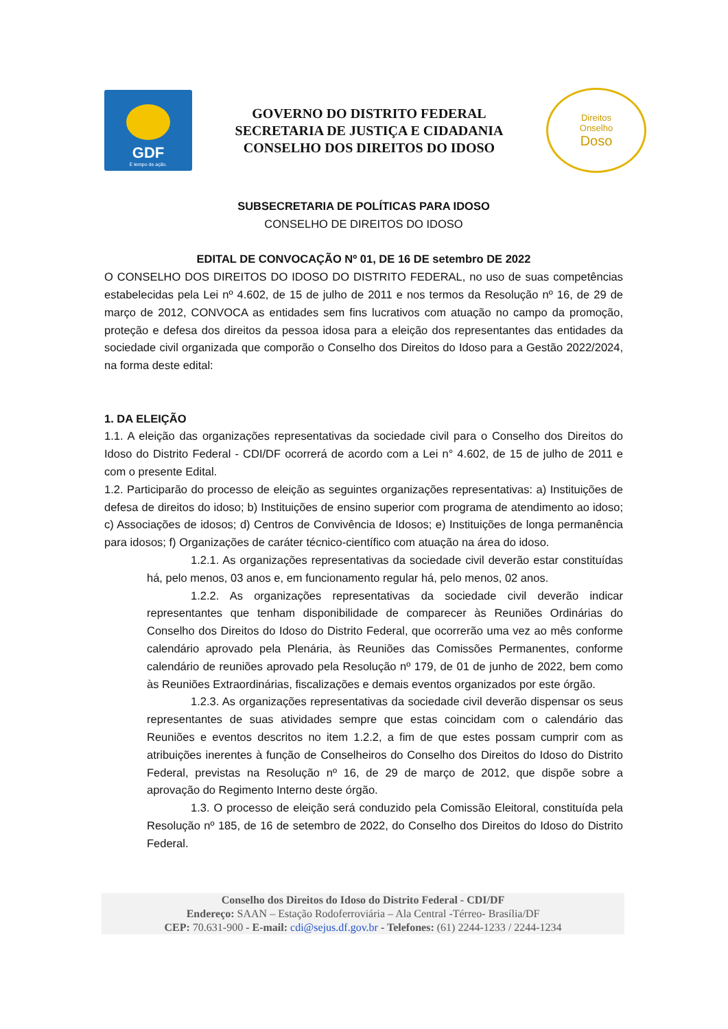GDF
É tempo de ação.
GOVERNO DO DISTRITO FEDERAL
SECRETARIA DE JUSTIÇA E CIDADANIA
CONSELHO DOS DIREITOS DO IDOSO
Direitos
Onselho
Doso
SUBSECRETARIA DE POLÍTICAS PARA IDOSO
CONSELHO DE DIREITOS DO IDOSO
EDITAL DE CONVOCAÇÃO Nº 01, DE 16 DE setembro DE 2022
O CONSELHO DOS DIREITOS DO IDOSO DO DISTRITO FEDERAL, no uso de suas competências estabelecidas pela Lei nº 4.602, de 15 de julho de 2011 e nos termos da Resolução nº 16, de 29 de março de 2012, CONVOCA as entidades sem fins lucrativos com atuação no campo da promoção, proteção e defesa dos direitos da pessoa idosa para a eleição dos representantes das entidades da sociedade civil organizada que comporão o Conselho dos Direitos do Idoso para a Gestão 2022/2024, na forma deste edital:
1. DA ELEIÇÃO
1.1. A eleição das organizações representativas da sociedade civil para o Conselho dos Direitos do Idoso do Distrito Federal - CDI/DF ocorrerá de acordo com a Lei n° 4.602, de 15 de julho de 2011 e com o presente Edital.
1.2. Participarão do processo de eleição as seguintes organizações representativas: a) Instituições de defesa de direitos do idoso; b) Instituições de ensino superior com programa de atendimento ao idoso; c) Associações de idosos; d) Centros de Convivência de Idosos; e) Instituições de longa permanência para idosos; f) Organizações de caráter técnico-científico com atuação na área do idoso.
1.2.1. As organizações representativas da sociedade civil deverão estar constituídas há, pelo menos, 03 anos e, em funcionamento regular há, pelo menos, 02 anos.
1.2.2. As organizações representativas da sociedade civil deverão indicar representantes que tenham disponibilidade de comparecer às Reuniões Ordinárias do Conselho dos Direitos do Idoso do Distrito Federal, que ocorrerão uma vez ao mês conforme calendário aprovado pela Plenária, às Reuniões das Comissões Permanentes, conforme calendário de reuniões aprovado pela Resolução nº 179, de 01 de junho de 2022, bem como às Reuniões Extraordinárias, fiscalizações e demais eventos organizados por este órgão.
1.2.3. As organizações representativas da sociedade civil deverão dispensar os seus representantes de suas atividades sempre que estas coincidam com o calendário das Reuniões e eventos descritos no item 1.2.2, a fim de que estes possam cumprir com as atribuições inerentes à função de Conselheiros do Conselho dos Direitos do Idoso do Distrito Federal, previstas na Resolução nº 16, de 29 de março de 2012, que dispõe sobre a aprovação do Regimento Interno deste órgão.
1.3. O processo de eleição será conduzido pela Comissão Eleitoral, constituída pela Resolução nº 185, de 16 de setembro de 2022, do Conselho dos Direitos do Idoso do Distrito Federal.
Conselho dos Direitos do Idoso do Distrito Federal - CDI/DF
Endereço: SAAN – Estação Rodoferroviária – Ala Central -Térreo- Brasília/DF
CEP: 70.631-900 - E-mail: cdi@sejus.df.gov.br - Telefones: (61) 2244-1233 / 2244-1234